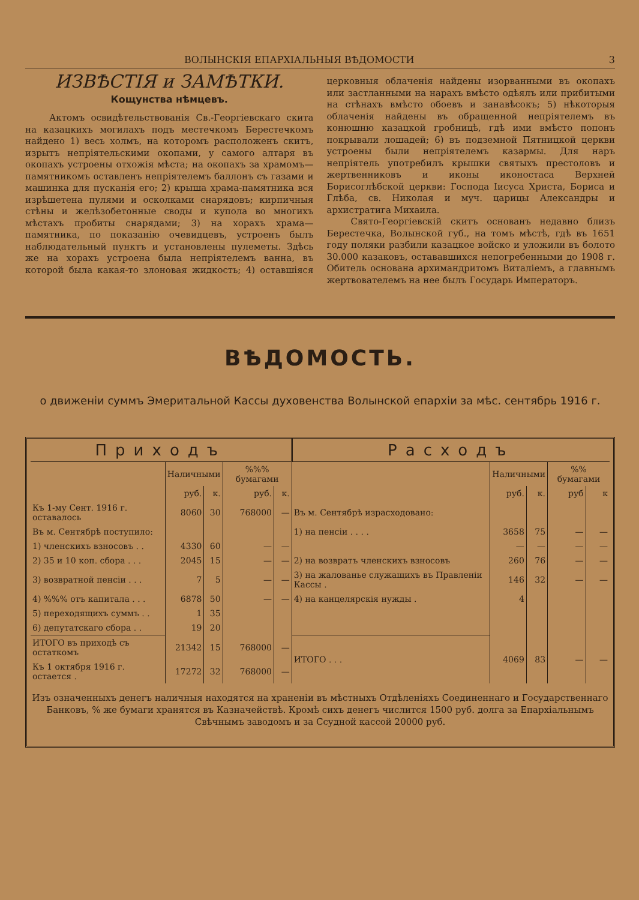ВОЛЫНСКІЯ ЕПАРХІАЛЬНЫЯ ВѢДОМОСТИ 3
ИЗВѢСТІЯ и ЗАМѢТКИ.
Кощунства нѣмцевъ.
Актомъ освидѣтельствованія Св.-Георгіевскаго скита на казацкихъ могилахъ подъ местечкомъ Берестечкомъ найдено 1) весь холмъ, на которомъ расположенъ скитъ, изрытъ непріятельскими окопами, у самого алтаря въ окопахъ устроены отхожія мѣста; на окопахъ за храмомъ—памятникомъ оставленъ непріятелемъ баллонъ съ газами и машинка для пусканія его; 2) крыша храма-памятника вся изрѣшетена пулями и осколками снарядовъ; кирпичныя стѣны и желѣзобетонные своды и купола во многихъ мѣстахъ пробиты снарядами; 3) на хорахъ храма—памятника, по показанію очевидцевъ, устроенъ былъ наблюдательный пунктъ и установлены пулеметы. Здѣсь же на хорахъ устроена была непріятелемъ ванна, въ которой была какая-то злоновая жидкость; 4) оставшіяся церковныя облаченія найдены изорванными въ окопахъ или застланными на нарахъ вмѣсто одѣялъ или прибитыми на стѣнахъ вмѣсто обоевъ и занавѣсокъ; 5) нѣкоторыя облаченія найдены въ обращенной непріятелемъ въ конюшню казацкой гробницѣ, гдѣ ими вмѣсто попонъ покрывали лошадей; 6) въ подземной Пятницкой церкви устроены были непріятелемъ казармы. Для наръ непріятель употребилъ крышки святыхъ престоловъ и жертвенниковъ и иконы иконостаса Верхней Борисоглѣбской церкви: Господа Іисуса Христа, Бориса и Глѣба, св. Николая и муч. царицы Александры и архистратига Михаила.
Свято-Георгіевскій скитъ основанъ недавно близъ Берестечка, Волынской губ., на томъ мѣстѣ, гдѣ въ 1651 году поляки разбили казацкое войско и уложили въ болото 30.000 казаковъ, остававшихся непогребенными до 1908 г. Обитель основана архимандритомъ Виталіемъ, а главнымъ жертвователемъ на нее былъ Государь Императоръ.
ВѢДОМОСТЬ.
о движеніи суммъ Эмеритальной Кассы духовенства Волынской епархіи за мѣс. сентябрь 1916 г.
| Приходъ | | | | | Расходъ | | | | |
| --- | --- | --- | --- | --- | --- | --- | --- | --- | --- |
| | Наличными | | %%% бумагами | | | Наличными | | %% бумагами | |
| | руб. | к. | руб. | к. | | руб. | к. | руб | к |
| Къ 1-му Сент. 1916 г. оставалось | 8060 | 30 | 768000 | — | Въ м. Сентябрѣ израсходовано: | | | | |
| Въ м. Сентябрѣ поступило: | | | | | 1) на пенсіи . . . . | 3658 | 75 | — | — |
| 1) членскихъ взносовъ . . | 4330 | 60 | — | — | | — | — | — | — |
| 2) 35 и 10 коп. сбора . . . | 2045 | 15 | — | — | 2) на возвратъ членскихъ взносовъ | 260 | 76 | — | — |
| 3) возвратной пенсіи . . . | 7 | 5 | — | — | 3) на жалованье служащихъ въ Правленіи Кассы . | 146 | 32 | — | — |
| 4) %%% отъ капитала . . . | 6878 | 50 | — | — | 4) на канцелярскія нужды . | 4 | | | |
| 5) переходящихъ суммъ . . | 1 | 35 | | | | | | | |
| 6) депутатскаго сбора . . | 19 | 20 | | | | | | | |
| ИТОГО въ приходѣ съ остаткомъ | 21342 | 15 | 768000 | — | ИТОГО . . . | 4069 | 83 | — | — |
| Къ 1 октября 1916 г. остается . | 17272 | 32 | 768000 | — | | | | | |
Изъ означенныхъ денегъ наличныя находятся на храненіи въ мѣстныхъ Отдѣленіяхъ Соединеннаго и Государственнаго Банковъ, % же бумаги хранятся въ Казначействѣ. Кромѣ сихъ денегъ числится 1500 руб. долга за Епархіальнымъ Свѣчнымъ заводомъ и за Ссудной кассой 20000 руб.